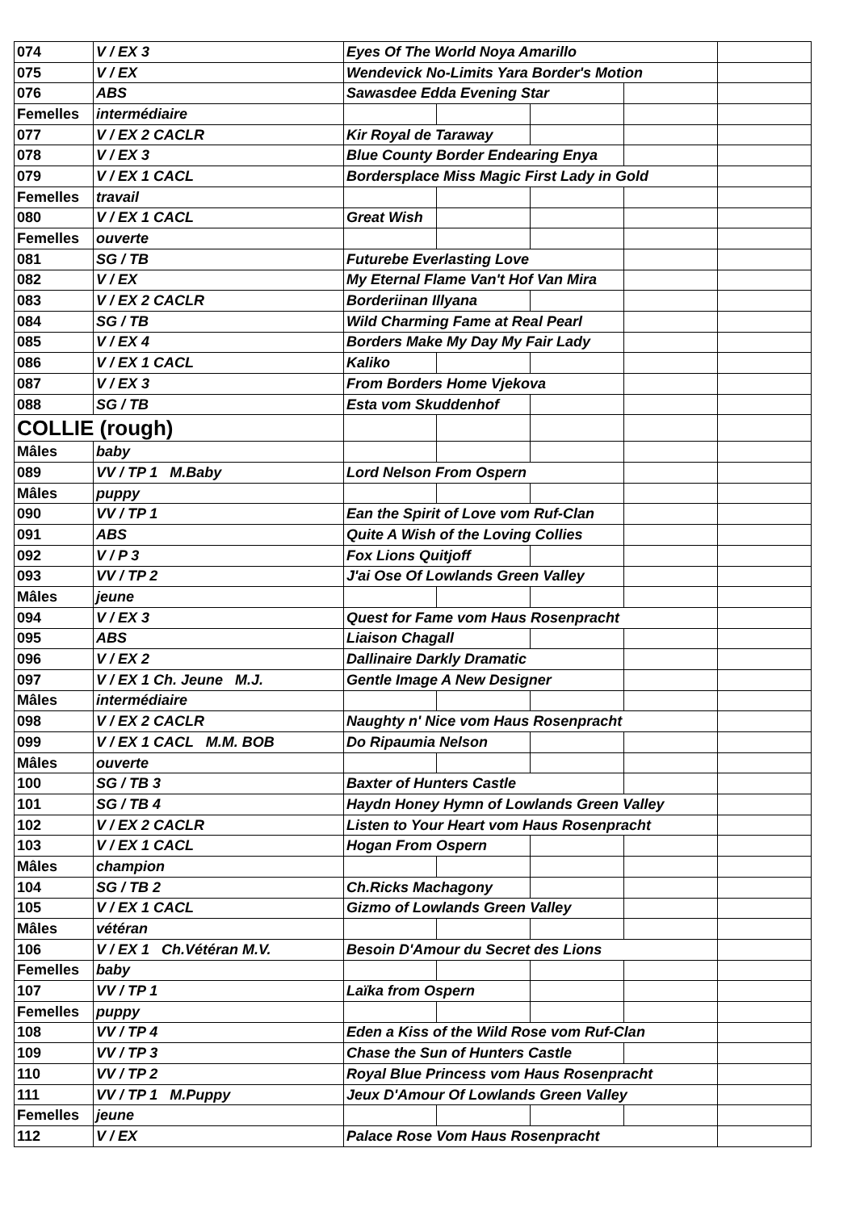| 074 | V / EX 3 | Eyes Of The World Noya Amarillo | | | | |
| 075 | V / EX | Wendevick No-Limits Yara Border's Motion | | | | |
| 076 | ABS | Sawasdee Edda Evening Star | | | | |
| Femelles | intermédiaire | | | | | |
| 077 | V / EX 2 CACLR | Kir Royal de Taraway | | | | |
| 078 | V / EX 3 | Blue County Border Endearing Enya | | | | |
| 079 | V / EX 1 CACL | Bordersplace Miss Magic First Lady in Gold | | | | |
| Femelles | travail | | | | | |
| 080 | V / EX 1 CACL | Great Wish | | | | |
| Femelles | ouverte | | | | | |
| 081 | SG / TB | Futurebe Everlasting Love | | | | |
| 082 | V / EX | My Eternal Flame Van't Hof Van Mira | | | | |
| 083 | V / EX 2 CACLR | Borderiinan Illyana | | | | |
| 084 | SG / TB | Wild Charming Fame at Real Pearl | | | | |
| 085 | V / EX 4 | Borders Make My Day My Fair Lady | | | | |
| 086 | V / EX 1 CACL | Kaliko | | | | |
| 087 | V / EX 3 | From Borders Home Vjekova | | | | |
| 088 | SG / TB | Esta vom Skuddenhof | | | | |
| COLLIE (rough) | | | | | | |
| Mâles | baby | | | | | |
| 089 | VV / TP 1 M.Baby | Lord Nelson From Ospern | | | | |
| Mâles | puppy | | | | | |
| 090 | VV / TP 1 | Ean the Spirit of Love vom Ruf-Clan | | | | |
| 091 | ABS | Quite A Wish of the Loving Collies | | | | |
| 092 | V / P 3 | Fox Lions Quitjoff | | | | |
| 093 | VV / TP 2 | J'ai Ose Of Lowlands Green Valley | | | | |
| Mâles | jeune | | | | | |
| 094 | V / EX 3 | Quest for Fame vom Haus Rosenpracht | | | | |
| 095 | ABS | Liaison Chagall | | | | |
| 096 | V / EX 2 | Dallinaire Darkly Dramatic | | | | |
| 097 | V / EX 1 Ch. Jeune M.J. | Gentle Image A New Designer | | | | |
| Mâles | intermédiaire | | | | | |
| 098 | V / EX 2 CACLR | Naughty n' Nice vom Haus Rosenpracht | | | | |
| 099 | V / EX 1 CACL M.M. BOB | Do Ripaumia Nelson | | | | |
| Mâles | ouverte | | | | | |
| 100 | SG / TB 3 | Baxter of Hunters Castle | | | | |
| 101 | SG / TB 4 | Haydn Honey Hymn of Lowlands Green Valley | | | | |
| 102 | V / EX 2 CACLR | Listen to Your Heart vom Haus Rosenpracht | | | | |
| 103 | V / EX 1 CACL | Hogan From Ospern | | | | |
| Mâles | champion | | | | | |
| 104 | SG / TB 2 | Ch.Ricks Machagony | | | | |
| 105 | V / EX 1 CACL | Gizmo of Lowlands Green Valley | | | | |
| Mâles | vétéran | | | | | |
| 106 | V / EX 1 Ch.Vétéran M.V. | Besoin D'Amour du Secret des Lions | | | | |
| Femelles | baby | | | | | |
| 107 | VV / TP 1 | Laïka from Ospern | | | | |
| Femelles | puppy | | | | | |
| 108 | VV / TP 4 | Eden a Kiss of the Wild Rose vom Ruf-Clan | | | | |
| 109 | VV / TP 3 | Chase the Sun of Hunters Castle | | | | |
| 110 | VV / TP 2 | Royal Blue Princess vom Haus Rosenpracht | | | | |
| 111 | VV / TP 1 M.Puppy | Jeux D'Amour Of Lowlands Green Valley | | | | |
| Femelles | jeune | | | | | |
| 112 | V / EX | Palace Rose Vom Haus Rosenpracht | | | | |